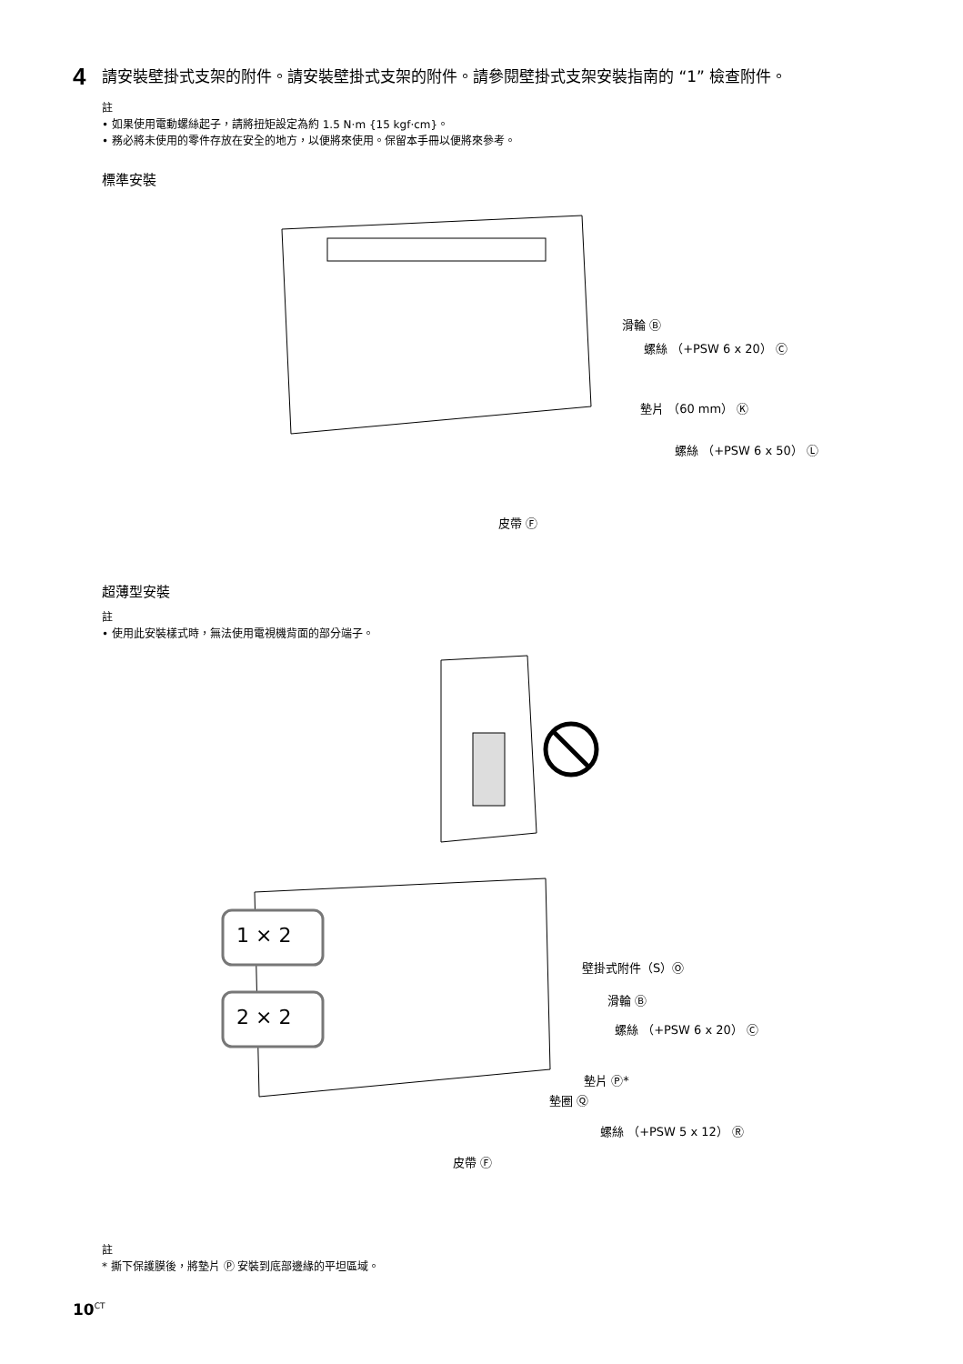4
請安裝壁掛式支架的附件。請安裝壁掛式支架的附件。請參閱壁掛式支架安裝指南的 “1” 檢查附件。
註
• 如果使用電動螺絲起子，請將扭矩設定為約 1.5 N·m {15 kgf·cm}。
• 務必將未使用的零件存放在安全的地方，以便將來使用。保留本手冊以便將來參考。
標準安裝
滑輪 Ⓑ
螺絲 （+PSW 6 x 20） Ⓒ
墊片 （60 mm） Ⓚ
螺絲 （+PSW 6 x 50） Ⓛ
皮帶 Ⓕ
超薄型安裝
註
• 使用此安裝樣式時，無法使用電視機背面的部分端子。
1 × 2
2 × 2
壁掛式附件（S）Ⓞ
滑輪 Ⓑ
螺絲 （+PSW 6 x 20） Ⓒ
墊片 Ⓟ*
墊圈 Ⓠ
螺絲 （+PSW 5 x 12） Ⓡ
皮帶 Ⓕ
註
* 撕下保護膜後，將墊片 Ⓟ 安裝到底部邊緣的平坦區域。
10<sup>CT</sup>